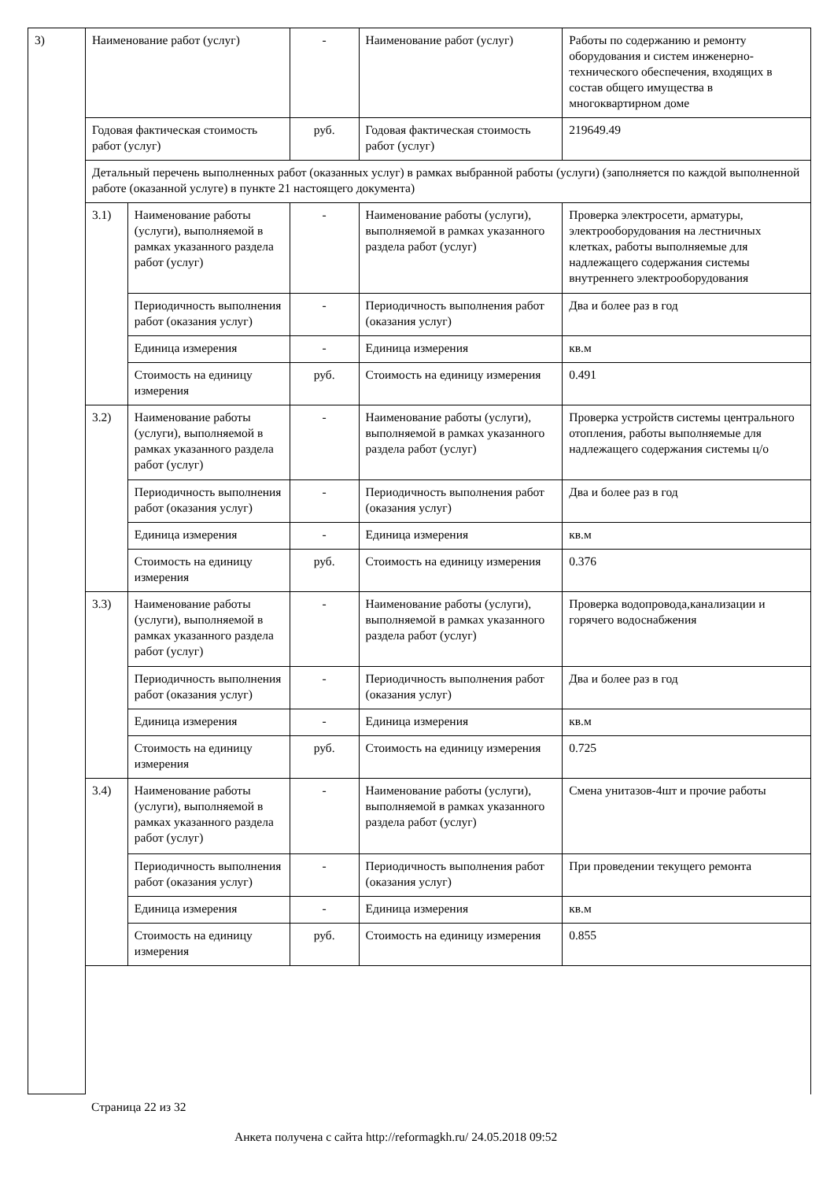| 3) | Наименование работ (услуг) | | - | Наименование работ (услуг) | Работы по содержанию и ремонту оборудования и систем инженерно-технического обеспечения, входящих в состав общего имущества в многоквартирном доме |
| | Годовая фактическая стоимость работ (услуг) | | руб. | Годовая фактическая стоимость работ (услуг) | 219649.49 |
| | Детальный перечень выполненных работ (оказанных услуг) в рамках выбранной работы (услуги) (заполняется по каждой выполненной работе (оказанной услуге) в пункте 21 настоящего документа) | | | | |
| | 3.1) | Наименование работы (услуги), выполняемой в рамках указанного раздела работ (услуг) | - | Наименование работы (услуги), выполняемой в рамках указанного раздела работ (услуг) | Проверка электросети, арматуры, электрооборудования на лестничных клетках, работы выполняемые для надлежащего содержания системы внутреннего электрооборудования |
| | | Периодичность выполнения работ (оказания услуг) | - | Периодичность выполнения работ (оказания услуг) | Два и более раз в год |
| | | Единица измерения | - | Единица измерения | кв.м |
| | | Стоимость на единицу измерения | руб. | Стоимость на единицу измерения | 0.491 |
| | 3.2) | Наименование работы (услуги), выполняемой в рамках указанного раздела работ (услуг) | - | Наименование работы (услуги), выполняемой в рамках указанного раздела работ (услуг) | Проверка устройств системы центрального отопления, работы выполняемые для надлежащего содержания системы ц/о |
| | | Периодичность выполнения работ (оказания услуг) | - | Периодичность выполнения работ (оказания услуг) | Два и более раз в год |
| | | Единица измерения | - | Единица измерения | кв.м |
| | | Стоимость на единицу измерения | руб. | Стоимость на единицу измерения | 0.376 |
| | 3.3) | Наименование работы (услуги), выполняемой в рамках указанного раздела работ (услуг) | - | Наименование работы (услуги), выполняемой в рамках указанного раздела работ (услуг) | Проверка водопровода,канализации и горячего водоснабжения |
| | | Периодичность выполнения работ (оказания услуг) | - | Периодичность выполнения работ (оказания услуг) | Два и более раз в год |
| | | Единица измерения | - | Единица измерения | кв.м |
| | | Стоимость на единицу измерения | руб. | Стоимость на единицу измерения | 0.725 |
| | 3.4) | Наименование работы (услуги), выполняемой в рамках указанного раздела работ (услуг) | - | Наименование работы (услуги), выполняемой в рамках указанного раздела работ (услуг) | Смена унитазов-4шт и прочие работы |
| | | Периодичность выполнения работ (оказания услуг) | - | Периодичность выполнения работ (оказания услуг) | При проведении текущего ремонта |
| | | Единица измерения | - | Единица измерения | кв.м |
| | | Стоимость на единицу измерения | руб. | Стоимость на единицу измерения | 0.855 |
Страница 22 из 32
Анкета получена с сайта http://reformagkh.ru/ 24.05.2018 09:52